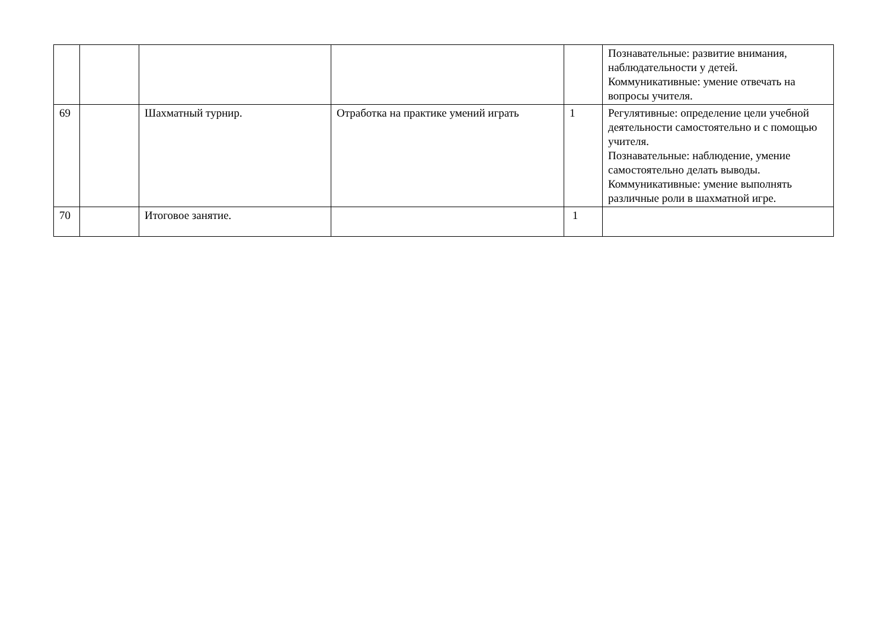| | | | | | Познавательные: развитие внимания, наблюдательности у детей. Коммуникативные: умение отвечать на вопросы учителя. |
| 69 | | Шахматный турнир. | Отработка на практике умений играть | 1 | Регулятивные: определение цели учебной деятельности самостоятельно и с помощью учителя. Познавательные: наблюдение, умение самостоятельно делать выводы. Коммуникативные: умение выполнять различные роли в шахматной игре. |
| 70 | | Итоговое занятие. | | 1 | |